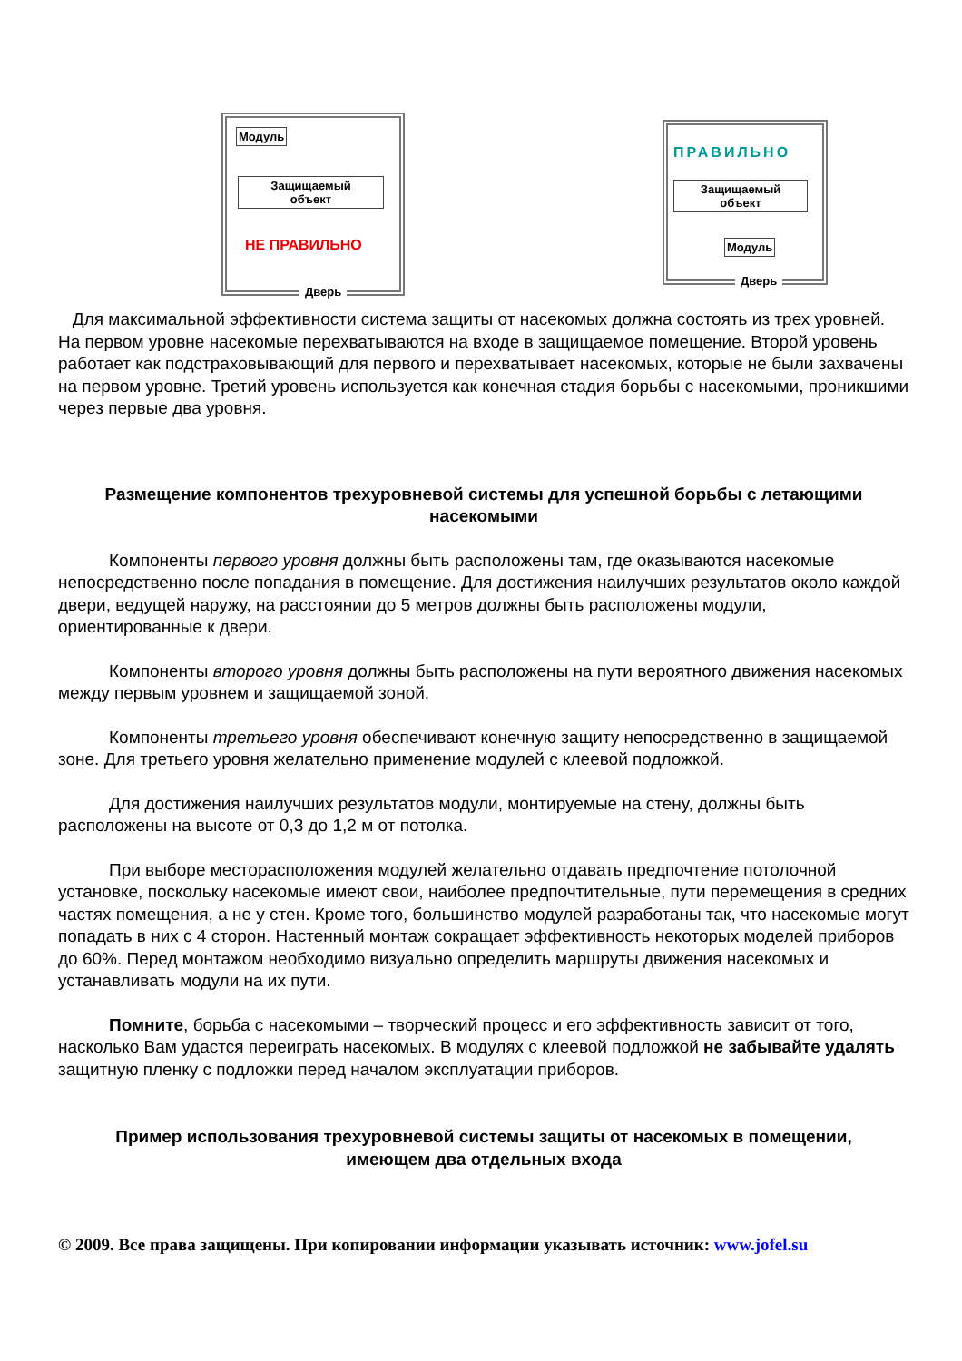Модуль
Защищаемый
объект
НЕ ПРАВИЛЬНО
Дверь
ПРАВИЛЬНО
Защищаемый
объект
Модуль
Дверь
Для максимальной эффективности система защиты от насекомых должна состоять из трех уровней. На первом уровне насекомые перехватываются на входе в защищаемое помещение. Второй уровень работает как подстраховывающий для первого и перехватывает насекомых, которые не были захвачены на первом уровне. Третий уровень используется как конечная стадия борьбы с насекомыми, проникшими через первые два уровня.
Размещение компонентов трехуровневой системы для успешной борьбы с летающими насекомыми
Компоненты первого уровня должны быть расположены там, где оказываются насекомые непосредственно после попадания в помещение. Для достижения наилучших результатов около каждой двери, ведущей наружу, на расстоянии до 5 метров должны быть расположены модули, ориентированные к двери.
Компоненты второго уровня должны быть расположены на пути вероятного движения насекомых между первым уровнем и защищаемой зоной.
Компоненты третьего уровня обеспечивают конечную защиту непосредственно в защищаемой зоне. Для третьего уровня желательно применение модулей с клеевой подложкой.
Для достижения наилучших результатов модули, монтируемые на стену, должны быть расположены на высоте от 0,3 до 1,2 м от потолка.
При выборе месторасположения модулей желательно отдавать предпочтение потолочной установке, поскольку насекомые имеют свои, наиболее предпочтительные, пути перемещения в средних частях помещения, а не у стен. Кроме того, большинство модулей разработаны так, что насекомые могут попадать в них с 4 сторон. Настенный монтаж сокращает эффективность некоторых моделей приборов до 60%. Перед монтажом необходимо визуально определить маршруты движения насекомых и устанавливать модули на их пути.
Помните, борьба с насекомыми – творческий процесс и его эффективность зависит от того, насколько Вам удастся переиграть насекомых. В модулях с клеевой подложкой не забывайте удалять защитную пленку с подложки перед началом эксплуатации приборов.
Пример использования трехуровневой системы защиты от насекомых в помещении, имеющем два отдельных входа
© 2009. Все права защищены. При копировании информации указывать источник: www.jofel.su